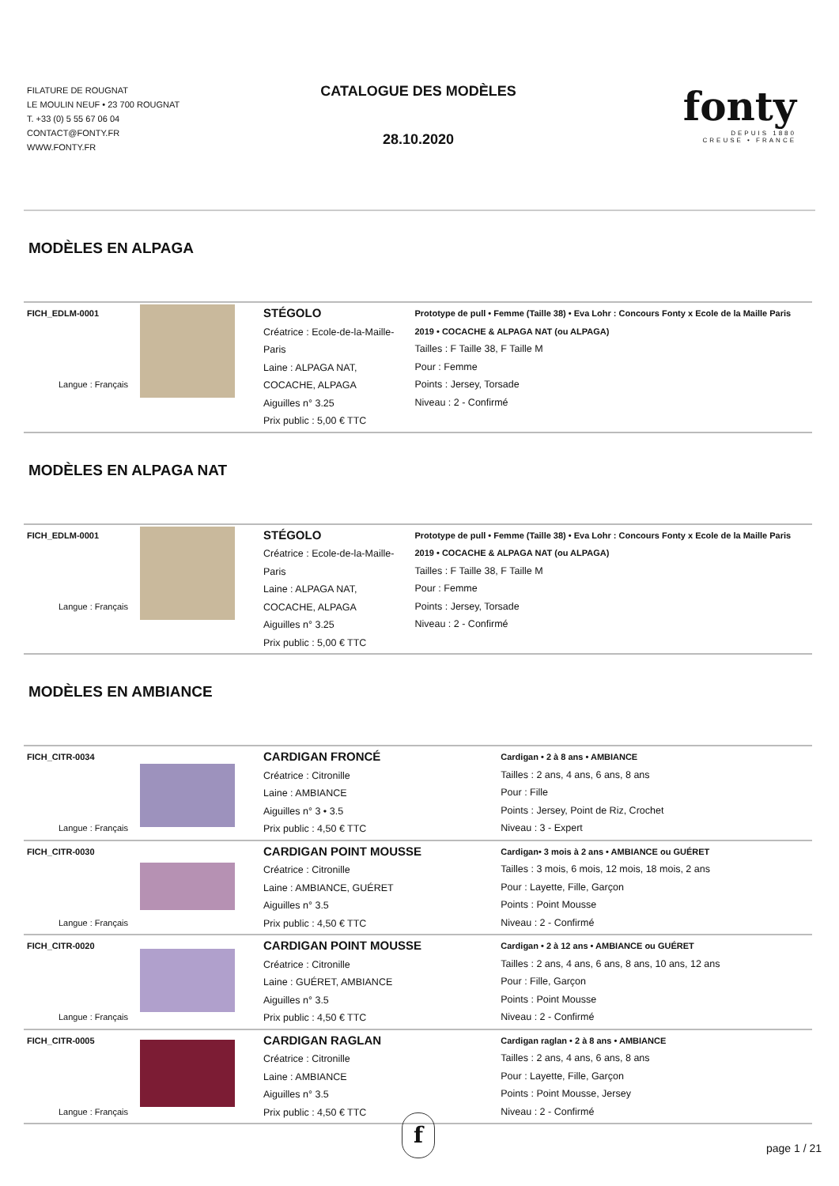FILATURE DE ROUGNAT
LE MOULIN NEUF • 23 700 ROUGNAT
T. +33 (0) 5 55 67 06 04
CONTACT@FONTY.FR
WWW.FONTY.FR
CATALOGUE DES MODÈLES
28.10.2020
fonty
DEPUIS 1880
CREUSE • FRANCE
MODÈLES EN ALPAGA
| FICH_EDLM-0001 Langue : Français | | STÉGOLO Créatrice : Ecole-de-la-Maille-Paris Laine : ALPAGA NAT, COCACHE, ALPAGA Aiguilles n° 3.25 Prix public : 5,00 € TTC | Prototype de pull • Femme (Taille 38) • Eva Lohr : Concours Fonty x Ecole de la Maille Paris 2019 • COCACHE & ALPAGA NAT (ou ALPAGA) Tailles : F Taille 38, F Taille M Pour : Femme Points : Jersey, Torsade Niveau : 2 - Confirmé |
MODÈLES EN ALPAGA NAT
| FICH_EDLM-0001 Langue : Français | | STÉGOLO Créatrice : Ecole-de-la-Maille-Paris Laine : ALPAGA NAT, COCACHE, ALPAGA Aiguilles n° 3.25 Prix public : 5,00 € TTC | Prototype de pull • Femme (Taille 38) • Eva Lohr : Concours Fonty x Ecole de la Maille Paris 2019 • COCACHE & ALPAGA NAT (ou ALPAGA) Tailles : F Taille 38, F Taille M Pour : Femme Points : Jersey, Torsade Niveau : 2 - Confirmé |
MODÈLES EN AMBIANCE
| FICH_CITR-0034 Langue : Français | | CARDIGAN FRONCÉ Créatrice : Citronille Laine : AMBIANCE Aiguilles n° 3 • 3.5 Prix public : 4,50 € TTC | Cardigan • 2 à 8 ans • AMBIANCE Tailles : 2 ans, 4 ans, 6 ans, 8 ans Pour : Fille Points : Jersey, Point de Riz, Crochet Niveau : 3 - Expert |
| FICH_CITR-0030 Langue : Français | | CARDIGAN POINT MOUSSE Créatrice : Citronille Laine : AMBIANCE, GUÉRET Aiguilles n° 3.5 Prix public : 4,50 € TTC | Cardigan• 3 mois à 2 ans • AMBIANCE ou GUÉRET Tailles : 3 mois, 6 mois, 12 mois, 18 mois, 2 ans Pour : Layette, Fille, Garçon Points : Point Mousse Niveau : 2 - Confirmé |
| FICH_CITR-0020 Langue : Français | | CARDIGAN POINT MOUSSE Créatrice : Citronille Laine : GUÉRET, AMBIANCE Aiguilles n° 3.5 Prix public : 4,50 € TTC | Cardigan • 2 à 12 ans • AMBIANCE ou GUÉRET Tailles : 2 ans, 4 ans, 6 ans, 8 ans, 10 ans, 12 ans Pour : Fille, Garçon Points : Point Mousse Niveau : 2 - Confirmé |
| FICH_CITR-0005 Langue : Français | | CARDIGAN RAGLAN Créatrice : Citronille Laine : AMBIANCE Aiguilles n° 3.5 Prix public : 4,50 € TTC | Cardigan raglan • 2 à 8 ans • AMBIANCE Tailles : 2 ans, 4 ans, 6 ans, 8 ans Pour : Layette, Fille, Garçon Points : Point Mousse, Jersey Niveau : 2 - Confirmé |
f page 1 / 21